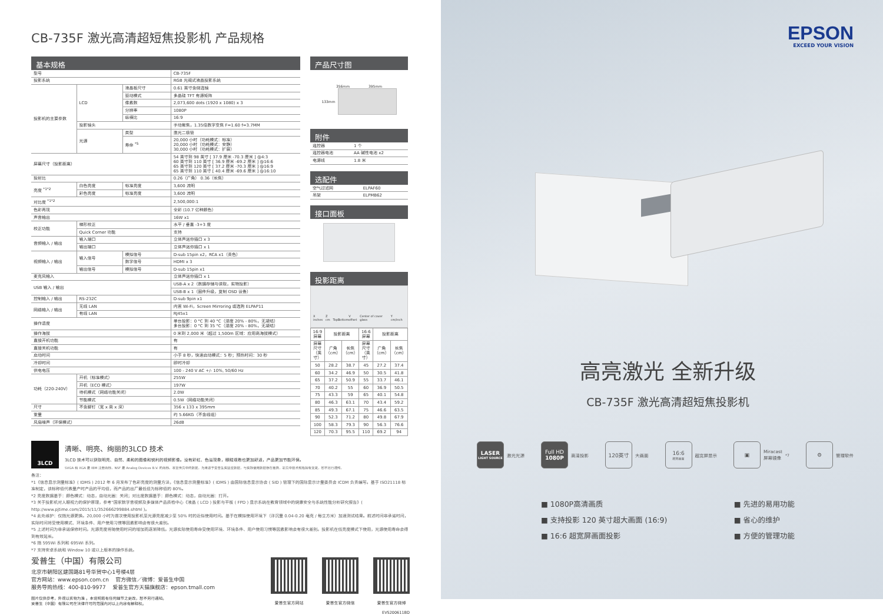CB-735F 激光高清超短焦投影机 产品规格
基本规格
| 型号 | | | CB-735F |
| 投影系统 | | | RGB 光阀式液晶投影系统 |
| 投影机的主要参数 | LCD | 液晶板尺寸 | 0.61 英寸含微透镜 |
| | | 驱动模式 | 多晶硅 TFT 有源矩阵 |
| | | 像素数 | 2,073,600 dots (1920 x 1080) x 3 |
| | | 分辨率 | 1080P |
| | | 纵横比 | 16:9 |
| | 投影镜头 | | 手动聚焦，1.35倍数字变焦 F=1.60 f=3.7MM |
| | 光源 | 类型 | 激光二极管 |
| | | 寿命 <sup>*5</sup> | 20,000 小时（功耗模式：标准） 20,000 小时（功耗模式：安静） 30,000 小时（功耗模式：扩展） |
| 屏幕尺寸（投影距离） | | | 54 英寸到 98 英寸 [ 37.9 厘米 -70.3 厘米 ] @4:3 60 英寸到 110 英寸 [ 36.9 厘米 -69.2 厘米 ] @16:6 65 英寸到 120 英寸 [ 37.2 厘米 -70.3 厘米 ] @16:9 65 英寸到 110 英寸 [ 40.4 厘米 -69.6 厘米 ] @16:10 |
| 投射比 | | | 0.26（广角） 0.36（长焦） |
| 亮度 <sup>*1*2</sup> | 白色亮度 | 标准亮度 | 3,600 流明 |
| | 彩色亮度 | 标准亮度 | 3,600 流明 |
| 对比度 <sup>*1*2</sup> | | | 2,500,000:1 |
| 色彩再现 | | | 全彩 (10.7 亿种颜色） |
| 声音输出 | | | 16W x1 |
| 校正功能 | 梯形校正 | | 水平 / 垂直 -3+3 度 |
| | Quick Corner 功能 | | 支持 |
| 音频输入 / 输出 | 输入端口 | | 立体声迷你插口 x 3 |
| | 输出端口 | | 立体声迷你插口 x 1 |
| 视频输入 / 输出 | 输入信号 | 模拟信号 | D-sub 15pin x2，RCA x1（黄色） |
| | | 数字信号 | HDMI x 3 |
| | 输出信号 | 模拟信号 | D-sub 15pin x1 |
| 麦克风输入 | | | 立体声迷你插口 x 1 |
| USB 输入 / 输出 | | | USB-A x 2（数据存储与读取，实物投影） |
| | | | USB-B x 1（固件升级，复制 OSD 设备） |
| 控制输入 / 输出 | RS-232C | | D-sub 9pin x1 |
| 网络输入 / 输出 | 无线 LAN | | 内置 Wi-Fi，Screen Mirroring 或选购 ELPAP11 |
| | 有线 LAN | | RJ45x1 |
| 操作温度 | | | 单台投影：0 °C 到 40 °C（湿度 20% - 80%，无凝结） 多台投影：0 °C 到 35 °C（湿度 20% - 80%，无凝结） |
| 操作海拔 | | | 0 米到 2,000 米（超过 1,500m 区域：应用高海拔模式） |
| 直接开机功能 | | | 有 |
| 直接关机功能 | | | 有 |
| 启动时间 | | | 小于 8 秒，快速启动模式：5 秒；预热时间：30 秒 |
| 冷却时间 | | | 即时冷却 |
| 供电电压 | | | 100 - 240 V AC +/- 10%, 50/60 Hz |
| 功耗（220-240V） | 开机（标准模式） | | 255W |
| | 开机（ECO 模式） | | 197W |
| | 待机模式（网络功能关闭） | | 2.0W |
| | 节能模式 | | 0.5W（网络功能关闭） |
| 尺寸 | 不含脚钉（宽 x 高 x 深） | | 356 x 133 x 395mm |
| 重量 | | | 约 5.66KG（不含线缆） |
| 风扇噪声（环保模式） | | | 26dB |
产品尺寸图
356mm 395mm
133mm
附件
| 遥控器 | 1 个 |
| 遥控器电池 | AA 碱性电池 x2 |
| 电源线 | 1.8 米 |
选配件
| 空气过滤网 | ELPAF60 |
| 吊架 | ELPMB62 |
接口面板
投影距离
X inches Z cm Top Bottom V offset Center of cover glass Y cm/inch
| 16:9屏幕 | 投影距离 | | 16:6屏幕 | 投影距离 | |
| --- | --- | --- | --- | --- | --- |
| 屏幕尺寸（英寸） | 广角（cm） | 长焦（cm） | 屏幕尺寸（英寸） | 广角（cm） | 长焦（cm） |
| 50 | 28.2 | 38.7 | 45 | 27.2 | 37.4 |
| 60 | 34.2 | 46.9 | 50 | 30.5 | 41.8 |
| 65 | 37.2 | 50.9 | 55 | 33.7 | 46.1 |
| 70 | 40.2 | 55 | 60 | 36.9 | 50.5 |
| 75 | 43.3 | 59 | 65 | 40.1 | 54.8 |
| 80 | 46.3 | 63.1 | 70 | 43.4 | 59.2 |
| 85 | 49.3 | 67.1 | 75 | 46.6 | 63.5 |
| 90 | 52.3 | 71.2 | 80 | 49.8 | 67.9 |
| 100 | 58.3 | 79.3 | 90 | 56.3 | 76.6 |
| 120 | 70.3 | 95.5 | 110 | 69.2 | 94 |
3LCD
清晰、明亮、绚丽的3LCD 技术
3LCD 技术可以获取明亮、自然、柔和的图像和锐利的视频影像。没有彩虹、色溢现象，眼睛观看也更加舒适，产品更加节能环保。
SVGA 和 XGA 是 IBM 注册商标，NSF 是 Analog Devices B.V. 的商标。本宣传页中的数据，为来源于爱普生实验室数据，与实际使用数据存在差异，彩页中技术规格如有变更，恕不另行通知。
备注：
*1《信息显示测量标准》( IDMS ) 2012 年 6 月发布了色彩亮度的测量方法，《信息显示测量标准》( IDMS ) 由国际信息显示协会 ( SID ) 管理下的国际显示计量委员会 ICDM 负责编写。基于 ISO21118 标准制定，该标称值代表量产时产品的平均值，而产品的出厂最低值为标称值的 80%。
*2 亮度数据基于：颜色模式：动态，自动光圈：关闭；对比度数据基于：颜色模式：动态，自动光圈：打开。
*3 关于投影机对人眼视力的保护原理，参考“国家数字音视频及多媒体产品质检中心《液晶 ( LCD ) 投影与平板 ( FPD ) 显示系统在教育领域中的健康安全与系统性能分析研究报告》( http://www.pjtime.com/2015/11/352666299884.shtml )。
*4 此处维护：仅指光源更换。20,000 小时为首次使用投影机至光源亮度减少至 50% 时的近似使用时间。基于在模拟使用环境下（浮沉量 0.04-0.20 毫克 / 每立方米）加速测试结果。前述时间非承诺时间，实际时间将受使用模式、环境条件、用户使用习惯等因素影响会有很大差别。
*5 上述时间为非承诺保修时间。光源亮度将随使用时间的增加而逐渐降低。光源实际使用寿命受使用环境、环境条件、用户使用习惯等因素影响会有很大差别。投影机在低亮度模式下使用，光源使用寿命会得到有效延长。
*6 指 595Wi 系列和 695Wi 系列。
*7 支持安卓系统和 Window 10 或以上版本的操作系统。
爱普生（中国）有限公司
北京市朝阳区建国路81号华贸中心1号楼4层
官方网站：www.epson.com.cn 官方微信／微博：爱普生中国
服务导购热线：400-810-9977 爱普生官方天猫旗舰店：epson.tmall.com
图片仅供参考，外观以实物为准 。本说明若有任何细节之更改，恕不另行通知。
爱普生（中国）有限公司在法律许可的范围内对以上内容有解释权。
爱普生官方网站 爱普生官方微信 爱普生官方微博
EVS200611BD
EPSON
EXCEED YOUR VISION
高亮激光 全新升级
CB-735F 激光高清超短焦投影机
LASER
LIGHT SOURCE
激光光源
Full HD
1080P
高清投影
120英寸
大画面
16:6
超宽画面
超宽屏显示
▣
Miracast
屏幕镜像 <sup>*7</sup>
⚙
管理软件
■ 1080P高清画质
■ 支持投影 120 英寸超大画面 (16:9)
■ 16:6 超宽屏画面投影
■ 先进的易用功能
■ 省心的维护
■ 方便的管理功能